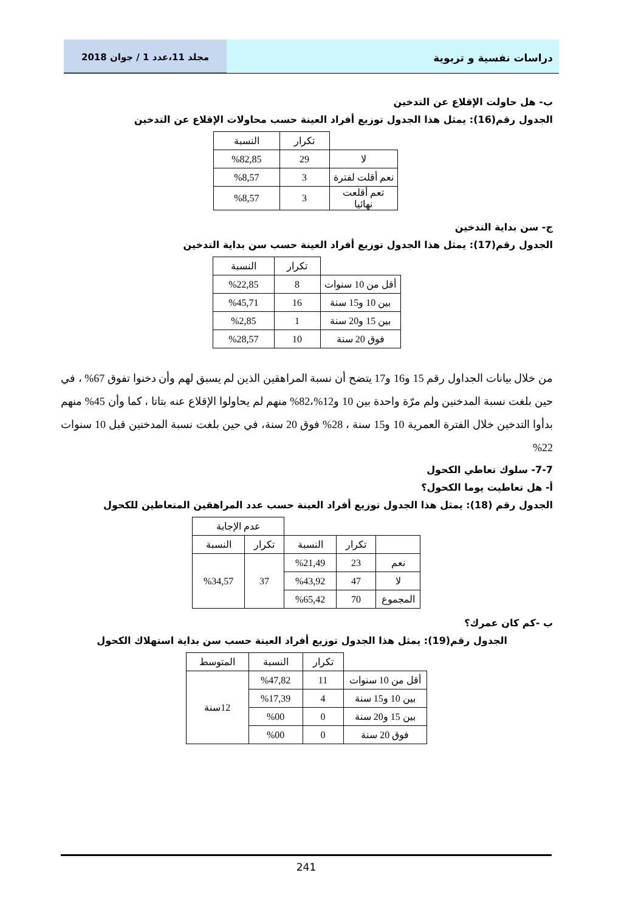دراسات نفسية و تربوية مجلد 11،عدد 1 / جوان 2018
ب- هل حاولت الإقلاع عن التدخين
الجدول رقم(16): يمثل هذا الجدول توزيع أفراد العينة حسب محاولات الإقلاع عن التدخين
| | تكرار | النسبة |
| لا | 29 | %82,85 |
| نعم أقلت لفترة | 3 | %8,57 |
| تعم أقلعت نهائيا | 3 | %8,57 |
ج- سن بداية التدخين
الجدول رقم(17): يمثل هذا الجدول توزيع أفراد العينة حسب سن بداية التدخين
| | تكرار | النسبة |
| أقل من 10 سنوات | 8 | %22,85 |
| بين 10 و15 سنة | 16 | %45,71 |
| بين 15 و20 سنة | 1 | %2,85 |
| فوق 20 سنة | 10 | %28,57 |
من خلال بيانات الجداول رقم 15 و16 و17 يتضح أن نسبة المراهقين الذين لم يسبق لهم وأن دخنوا تفوق 67% ، في حين بلغت نسبة المدخنين ولم مرّة واحدة بين 10 و12%،82% منهم لم يحاولوا الإقلاع عنه بتاتا ، كما وأن 45% منهم بدأوا التدخين خلال الفترة العمرية 10 و15 سنة ، 28% فوق 20 سنة، في حين بلغت نسبة المدخنين قبل 10 سنوات 22%
7-7- سلوك تعاطي الكحول
أ- هل تعاطيت يوما الكحول؟
الجدول رقم (18): يمثل هذا الجدول توزيع أفراد العينة حسب عدد المراهقين المتعاطين للكحول
| | | | عدم الإجابة | |
| | تكرار | النسبة | تكرار | النسبة |
| نعم | 23 | %21,49 | 37 | %34,57 |
| لا | 47 | %43,92 | | |
| المجموع | 70 | %65,42 | | |
ب -كم كان عمرك؟
الجدول رقم(19): يمثل هذا الجدول توزيع أفراد العينة حسب سن بداية استهلاك الكحول
| | تكرار | النسبة | المتوسط |
| أقل من 10 سنوات | 11 | %47,82 | 12سنة |
| بين 10 و15 سنة | 4 | %17,39 | |
| بين 15 و20 سنة | 0 | %00 | |
| فوق 20 سنة | 0 | %00 | |
241